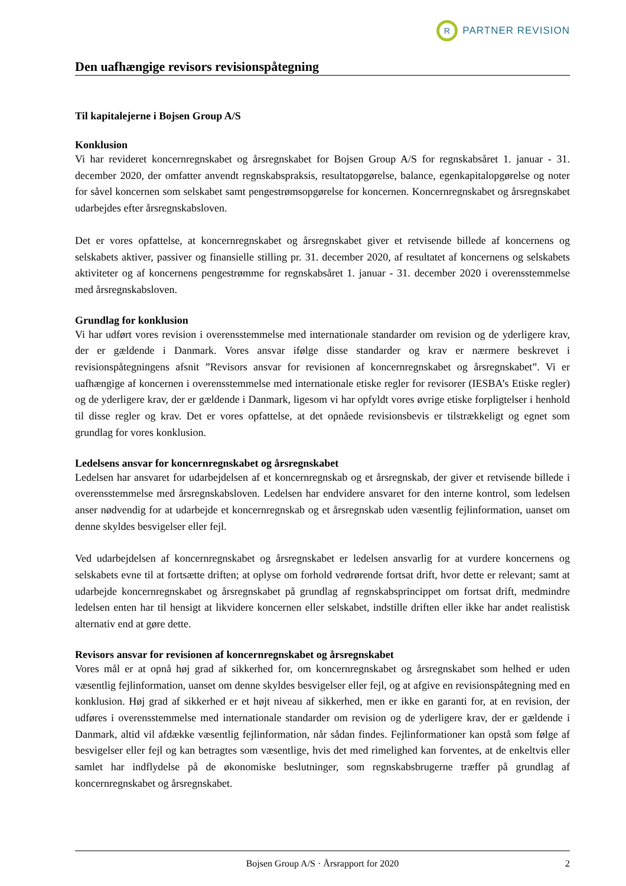R
PARTNER REVISION
Den uafhængige revisors revisionspåtegning
Til kapitalejerne i Bojsen Group A/S
Konklusion
Vi har revideret koncernregnskabet og årsregnskabet for Bojsen Group A/S for regnskabsåret 1. januar - 31. december 2020, der omfatter anvendt regnskabspraksis, resultatopgørelse, balance, egenkapitalopgørelse og noter for såvel koncernen som selskabet samt pengestrømsopgørelse for koncernen. Koncernregnskabet og årsregnskabet udarbejdes efter årsregnskabsloven.
Det er vores opfattelse, at koncernregnskabet og årsregnskabet giver et retvisende billede af koncernens og selskabets aktiver, passiver og finansielle stilling pr. 31. december 2020, af resultatet af koncernens og selskabets aktiviteter og af koncernens pengestrømme for regnskabsåret 1. januar - 31. december 2020 i overensstemmelse med årsregnskabsloven.
Grundlag for konklusion
Vi har udført vores revision i overensstemmelse med internationale standarder om revision og de yderligere krav, der er gældende i Danmark. Vores ansvar ifølge disse standarder og krav er nærmere beskrevet i revisionspåtegningens afsnit ”Revisors ansvar for revisionen af koncernregnskabet og årsregnskabet”. Vi er uafhængige af koncernen i overensstemmelse med internationale etiske regler for revisorer (IESBA’s Etiske regler) og de yderligere krav, der er gældende i Danmark, ligesom vi har opfyldt vores øvrige etiske forpligtelser i henhold til disse regler og krav. Det er vores opfattelse, at det opnåede revisionsbevis er tilstrækkeligt og egnet som grundlag for vores konklusion.
Ledelsens ansvar for koncernregnskabet og årsregnskabet
Ledelsen har ansvaret for udarbejdelsen af et koncernregnskab og et årsregnskab, der giver et retvisende billede i overensstemmelse med årsregnskabsloven. Ledelsen har endvidere ansvaret for den interne kontrol, som ledelsen anser nødvendig for at udarbejde et koncernregnskab og et årsregnskab uden væsentlig fejlinformation, uanset om denne skyldes besvigelser eller fejl.
Ved udarbejdelsen af koncernregnskabet og årsregnskabet er ledelsen ansvarlig for at vurdere koncernens og selskabets evne til at fortsætte driften; at oplyse om forhold vedrørende fortsat drift, hvor dette er relevant; samt at udarbejde koncernregnskabet og årsregnskabet på grundlag af regnskabsprincippet om fortsat drift, medmindre ledelsen enten har til hensigt at likvidere koncernen eller selskabet, indstille driften eller ikke har andet realistisk alternativ end at gøre dette.
Revisors ansvar for revisionen af koncernregnskabet og årsregnskabet
Vores mål er at opnå høj grad af sikkerhed for, om koncernregnskabet og årsregnskabet som helhed er uden væsentlig fejlinformation, uanset om denne skyldes besvigelser eller fejl, og at afgive en revisionspåtegning med en konklusion. Høj grad af sikkerhed er et højt niveau af sikkerhed, men er ikke en garanti for, at en revision, der udføres i overensstemmelse med internationale standarder om revision og de yderligere krav, der er gældende i Danmark, altid vil afdække væsentlig fejlinformation, når sådan findes. Fejlinformationer kan opstå som følge af besvigelser eller fejl og kan betragtes som væsentlige, hvis det med rimelighed kan forventes, at de enkeltvis eller samlet har indflydelse på de økonomiske beslutninger, som regnskabsbrugerne træffer på grundlag af koncernregnskabet og årsregnskabet.
Bojsen Group A/S · Årsrapport for 2020 2